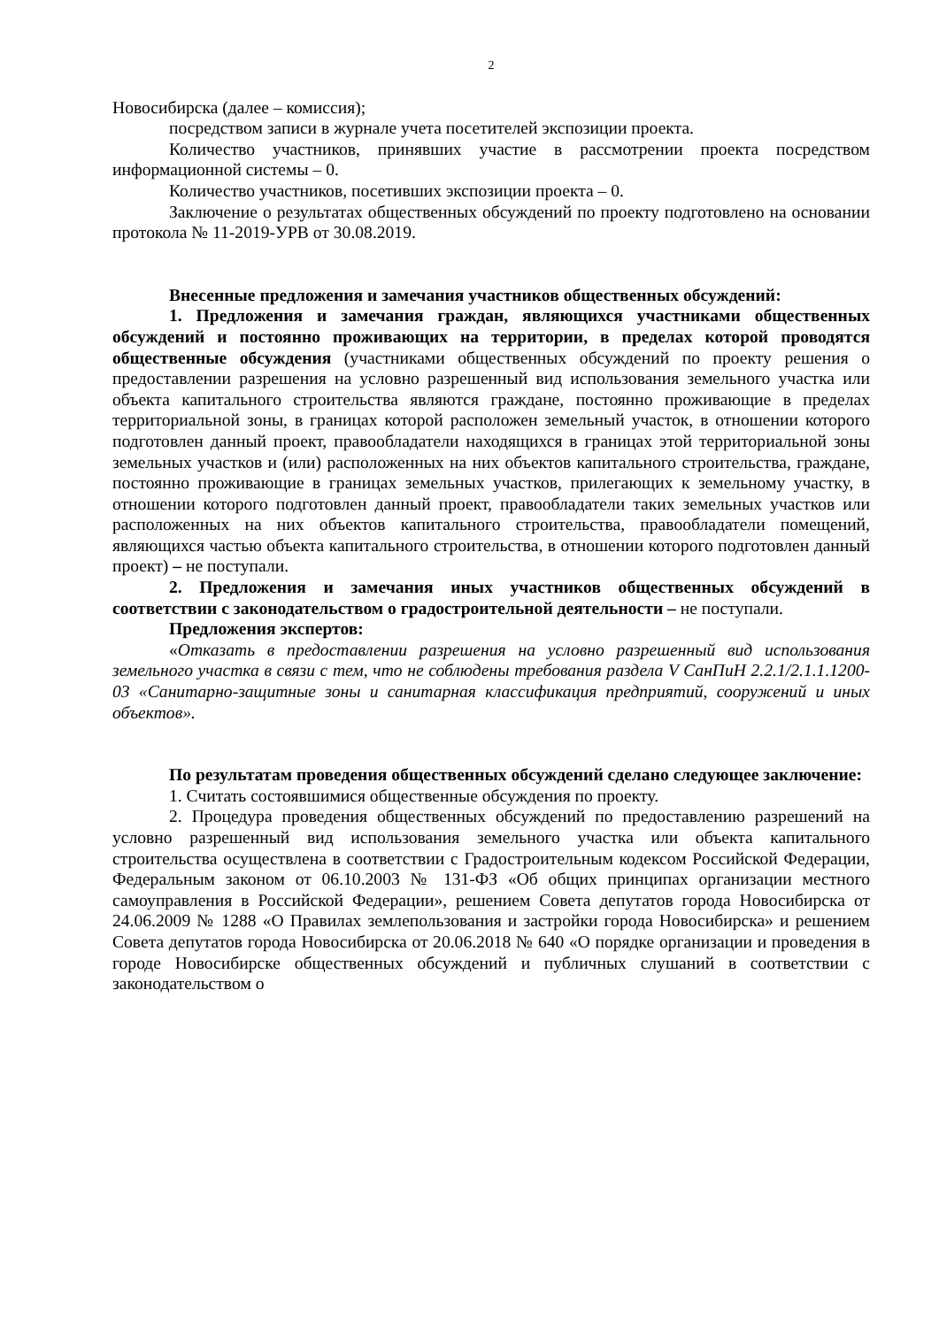2
Новосибирска (далее – комиссия);
посредством записи в журнале учета посетителей экспозиции проекта.
Количество участников, принявших участие в рассмотрении проекта посредством информационной системы – 0.
Количество участников, посетивших экспозиции проекта – 0.
Заключение о результатах общественных обсуждений по проекту подготовлено на основании протокола № 11-2019-УРВ от 30.08.2019.
Внесенные предложения и замечания участников общественных обсуждений:
1. Предложения и замечания граждан, являющихся участниками общественных обсуждений и постоянно проживающих на территории, в пределах которой проводятся общественные обсуждения (участниками общественных обсуждений по проекту решения о предоставлении разрешения на условно разрешенный вид использования земельного участка или объекта капитального строительства являются граждане, постоянно проживающие в пределах территориальной зоны, в границах которой расположен земельный участок, в отношении которого подготовлен данный проект, правообладатели находящихся в границах этой территориальной зоны земельных участков и (или) расположенных на них объектов капитального строительства, граждане, постоянно проживающие в границах земельных участков, прилегающих к земельному участку, в отношении которого подготовлен данный проект, правообладатели таких земельных участков или расположенных на них объектов капитального строительства, правообладатели помещений, являющихся частью объекта капитального строительства, в отношении которого подготовлен данный проект) – не поступали.
2. Предложения и замечания иных участников общественных обсуждений в соответствии с законодательством о градостроительной деятельности – не поступали.
Предложения экспертов:
«Отказать в предоставлении разрешения на условно разрешенный вид использования земельного участка в связи с тем, что не соблюдены требования раздела V СанПиН 2.2.1/2.1.1.1200-03 «Санитарно-защитные зоны и санитарная классификация предприятий, сооружений и иных объектов».
По результатам проведения общественных обсуждений сделано следующее заключение:
1. Считать состоявшимися общественные обсуждения по проекту.
2. Процедура проведения общественных обсуждений по предоставлению разрешений на условно разрешенный вид использования земельного участка или объекта капитального строительства осуществлена в соответствии с Градостроительным кодексом Российской Федерации, Федеральным законом от 06.10.2003 № 131-ФЗ «Об общих принципах организации местного самоуправления в Российской Федерации», решением Совета депутатов города Новосибирска от 24.06.2009 № 1288 «О Правилах землепользования и застройки города Новосибирска» и решением Совета депутатов города Новосибирска от 20.06.2018 № 640 «О порядке организации и проведения в городе Новосибирске общественных обсуждений и публичных слушаний в соответствии с законодательством о